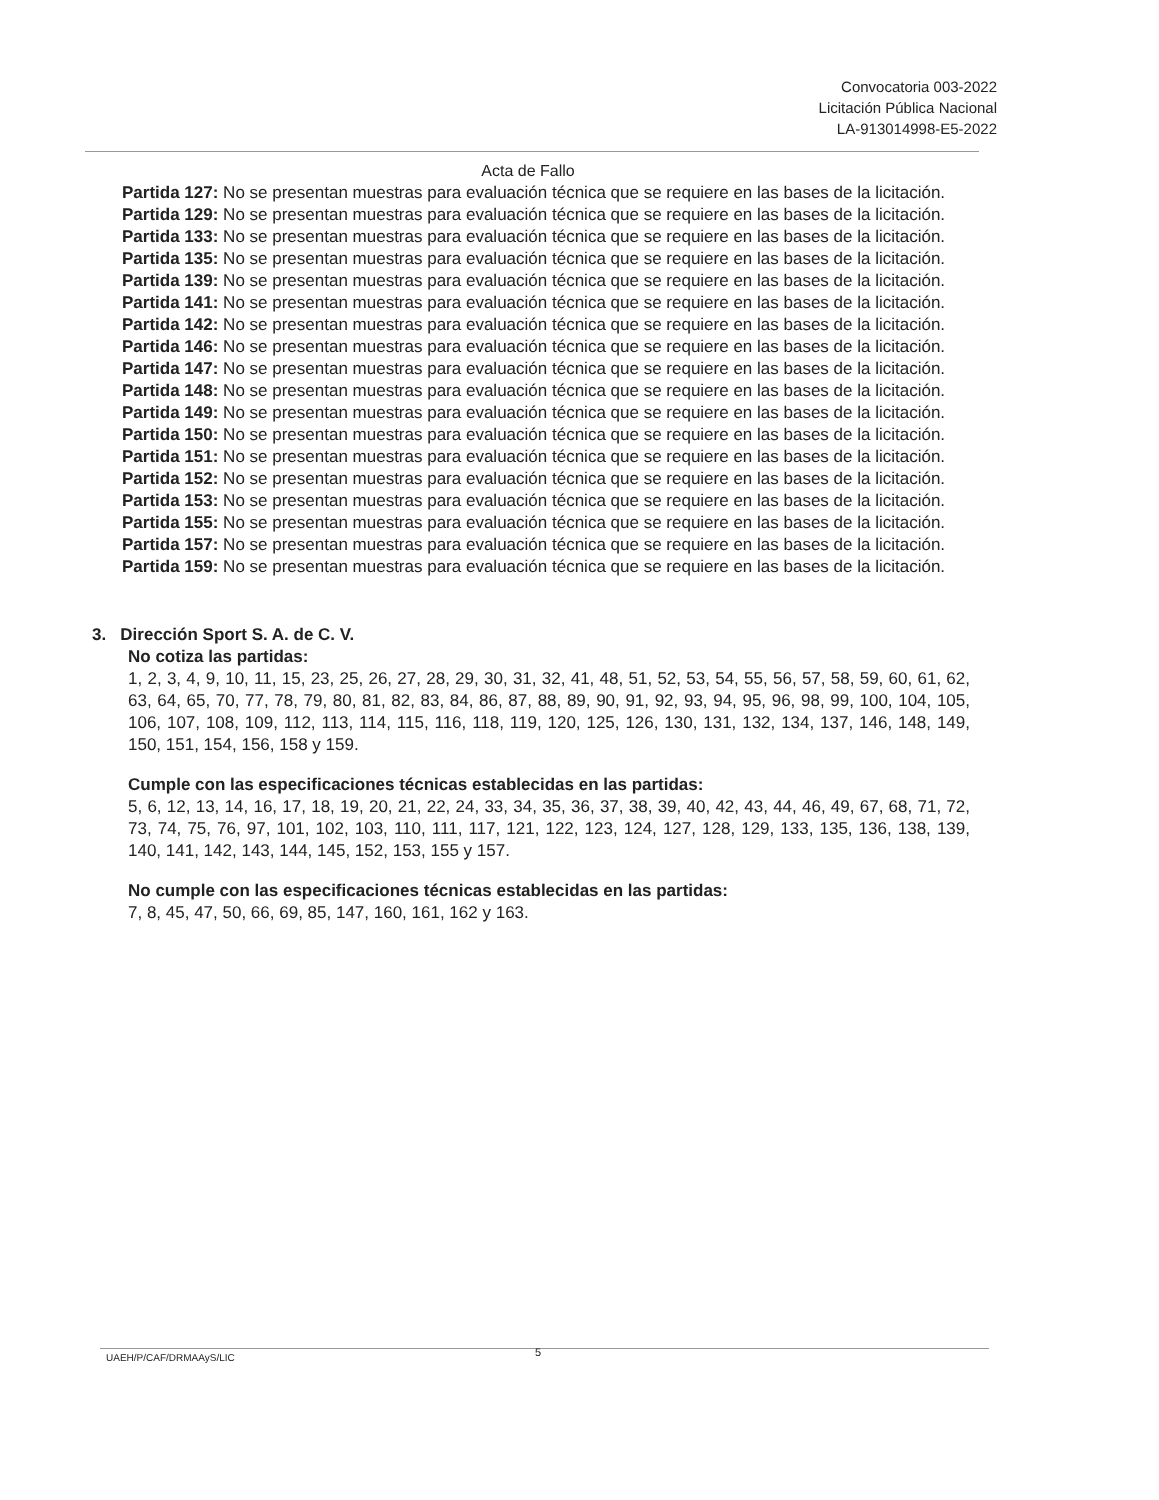Convocatoria 003-2022
Licitación Pública Nacional
LA-913014998-E5-2022
Acta de Fallo
Partida 127: No se presentan muestras para evaluación técnica que se requiere en las bases de la licitación.
Partida 129: No se presentan muestras para evaluación técnica que se requiere en las bases de la licitación.
Partida 133: No se presentan muestras para evaluación técnica que se requiere en las bases de la licitación.
Partida 135: No se presentan muestras para evaluación técnica que se requiere en las bases de la licitación.
Partida 139: No se presentan muestras para evaluación técnica que se requiere en las bases de la licitación.
Partida 141: No se presentan muestras para evaluación técnica que se requiere en las bases de la licitación.
Partida 142: No se presentan muestras para evaluación técnica que se requiere en las bases de la licitación.
Partida 146: No se presentan muestras para evaluación técnica que se requiere en las bases de la licitación.
Partida 147: No se presentan muestras para evaluación técnica que se requiere en las bases de la licitación.
Partida 148: No se presentan muestras para evaluación técnica que se requiere en las bases de la licitación.
Partida 149: No se presentan muestras para evaluación técnica que se requiere en las bases de la licitación.
Partida 150: No se presentan muestras para evaluación técnica que se requiere en las bases de la licitación.
Partida 151: No se presentan muestras para evaluación técnica que se requiere en las bases de la licitación.
Partida 152: No se presentan muestras para evaluación técnica que se requiere en las bases de la licitación.
Partida 153: No se presentan muestras para evaluación técnica que se requiere en las bases de la licitación.
Partida 155: No se presentan muestras para evaluación técnica que se requiere en las bases de la licitación.
Partida 157: No se presentan muestras para evaluación técnica que se requiere en las bases de la licitación.
Partida 159: No se presentan muestras para evaluación técnica que se requiere en las bases de la licitación.
3. Dirección Sport S. A. de C. V.
No cotiza las partidas:
1, 2, 3, 4, 9, 10, 11, 15, 23, 25, 26, 27, 28, 29, 30, 31, 32, 41, 48, 51, 52, 53, 54, 55, 56, 57, 58, 59, 60, 61, 62, 63, 64, 65, 70, 77, 78, 79, 80, 81, 82, 83, 84, 86, 87, 88, 89, 90, 91, 92, 93, 94, 95, 96, 98, 99, 100, 104, 105, 106, 107, 108, 109, 112, 113, 114, 115, 116, 118, 119, 120, 125, 126, 130, 131, 132, 134, 137, 146, 148, 149, 150, 151, 154, 156, 158 y 159.
Cumple con las especificaciones técnicas establecidas en las partidas:
5, 6, 12, 13, 14, 16, 17, 18, 19, 20, 21, 22, 24, 33, 34, 35, 36, 37, 38, 39, 40, 42, 43, 44, 46, 49, 67, 68, 71, 72, 73, 74, 75, 76, 97, 101, 102, 103, 110, 111, 117, 121, 122, 123, 124, 127, 128, 129, 133, 135, 136, 138, 139, 140, 141, 142, 143, 144, 145, 152, 153, 155 y 157.
No cumple con las especificaciones técnicas establecidas en las partidas:
7, 8, 45, 47, 50, 66, 69, 85, 147, 160, 161, 162 y 163.
UAEH/P/CAF/DRMAAyS/LIC 5